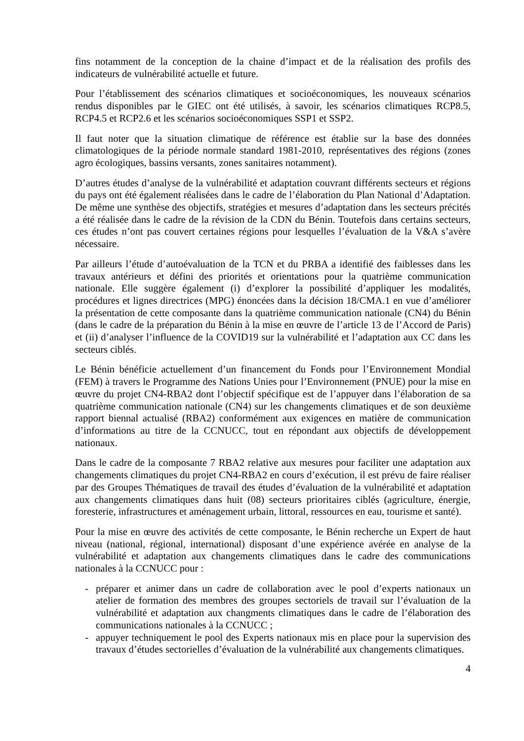fins notamment de la conception de la chaine d’impact et de la réalisation des profils des indicateurs de vulnérabilité actuelle et future.
Pour l’établissement des scénarios climatiques et socioéconomiques, les nouveaux scénarios rendus disponibles par le GIEC ont été utilisés, à savoir, les scénarios climatiques RCP8.5, RCP4.5 et RCP2.6 et les scénarios socioéconomiques SSP1 et SSP2.
Il faut noter que la situation climatique de référence est établie sur la base des données climatologiques de la période normale standard 1981-2010, représentatives des régions (zones agro écologiques, bassins versants, zones sanitaires notamment).
D’autres études d’analyse de la vulnérabilité et adaptation couvrant différents secteurs et régions du pays ont été également réalisées dans le cadre de l’élaboration du Plan National d’Adaptation. De même une synthèse des objectifs, stratégies et mesures d’adaptation dans les secteurs précités a été réalisée dans le cadre de la révision de la CDN du Bénin. Toutefois dans certains secteurs, ces études n’ont pas couvert certaines régions pour lesquelles l’évaluation de la V&A s’avère nécessaire.
Par ailleurs l’étude d’autoévaluation de la TCN et du PRBA a identifié des faiblesses dans les travaux antérieurs et défini des priorités et orientations pour la quatrième communication nationale. Elle suggère également (i) d’explorer la possibilité d’appliquer les modalités, procédures et lignes directrices (MPG) énoncées dans la décision 18/CMA.1 en vue d’améliorer la présentation de cette composante dans la quatrième communication nationale (CN4) du Bénin (dans le cadre de la préparation du Bénin à la mise en œuvre de l’article 13 de l’Accord de Paris) et (ii) d’analyser l’influence de la COVID19 sur la vulnérabilité et l’adaptation aux CC dans les secteurs ciblés.
Le Bénin bénéficie actuellement d’un financement du Fonds pour l’Environnement Mondial (FEM) à travers le Programme des Nations Unies pour l’Environnement (PNUE) pour la mise en œuvre du projet CN4-RBA2 dont l’objectif spécifique est de l’appuyer dans l’élaboration de sa quatrième communication nationale (CN4) sur les changements climatiques et de son deuxième rapport biennal actualisé (RBA2) conformément aux exigences en matière de communication d’informations au titre de la CCNUCC, tout en répondant aux objectifs de développement nationaux.
Dans le cadre de la composante 7 RBA2 relative aux mesures pour faciliter une adaptation aux changements climatiques du projet CN4-RBA2 en cours d’exécution, il est prévu de faire réaliser par des Groupes Thématiques de travail des études d’évaluation de la vulnérabilité et adaptation aux changements climatiques dans huit (08) secteurs prioritaires ciblés (agriculture, énergie, foresterie, infrastructures et aménagement urbain, littoral, ressources en eau, tourisme et santé).
Pour la mise en œuvre des activités de cette composante, le Bénin recherche un Expert de haut niveau (national, régional, international) disposant d’une expérience avérée en analyse de la vulnérabilité et adaptation aux changements climatiques dans le cadre des communications nationales à la CCNUCC pour :
- préparer et animer dans un cadre de collaboration avec le pool d’experts nationaux un atelier de formation des membres des groupes sectoriels de travail sur l’évaluation de la vulnérabilité et adaptation aux changments climatiques dans le cadre de l’élaboration des communications nationales à la CCNUCC ;
- appuyer techniquement le pool des Experts nationaux mis en place pour la supervision des travaux d’études sectorielles d’évaluation de la vulnérabilité aux changements climatiques.
4